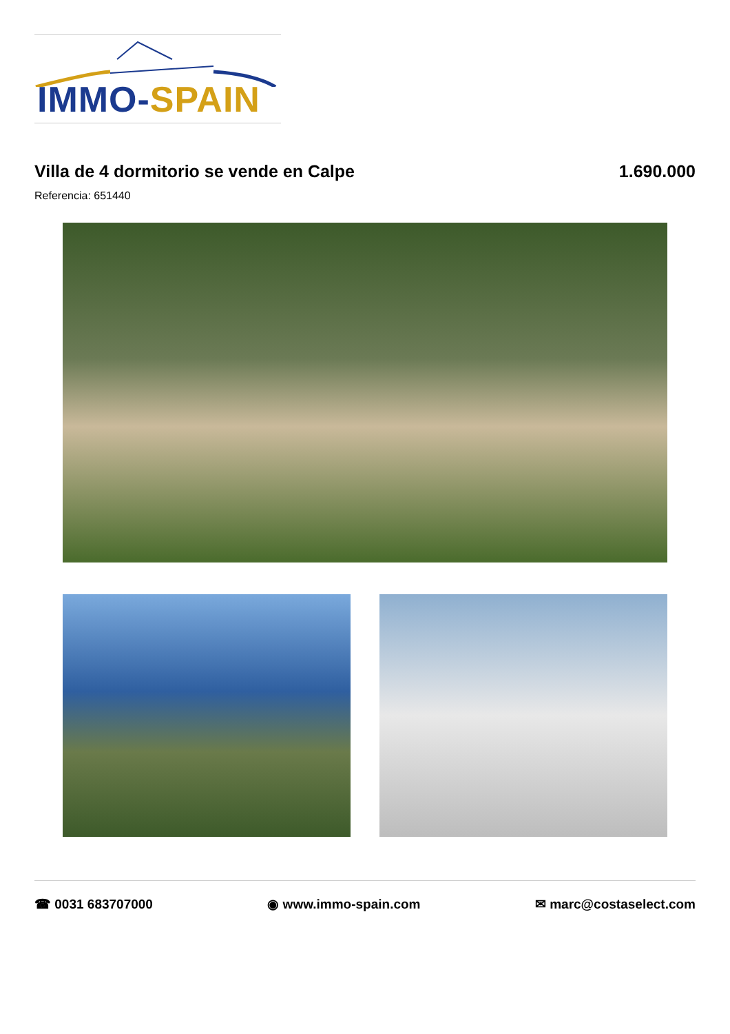IMMO-SPAIN
Villa de 4 dormitorio se vende en Calpe 1.690.000
Referencia: 651440
☎ 0031 683707000 ◉ www.immo-spain.com ✉ marc@costaselect.com